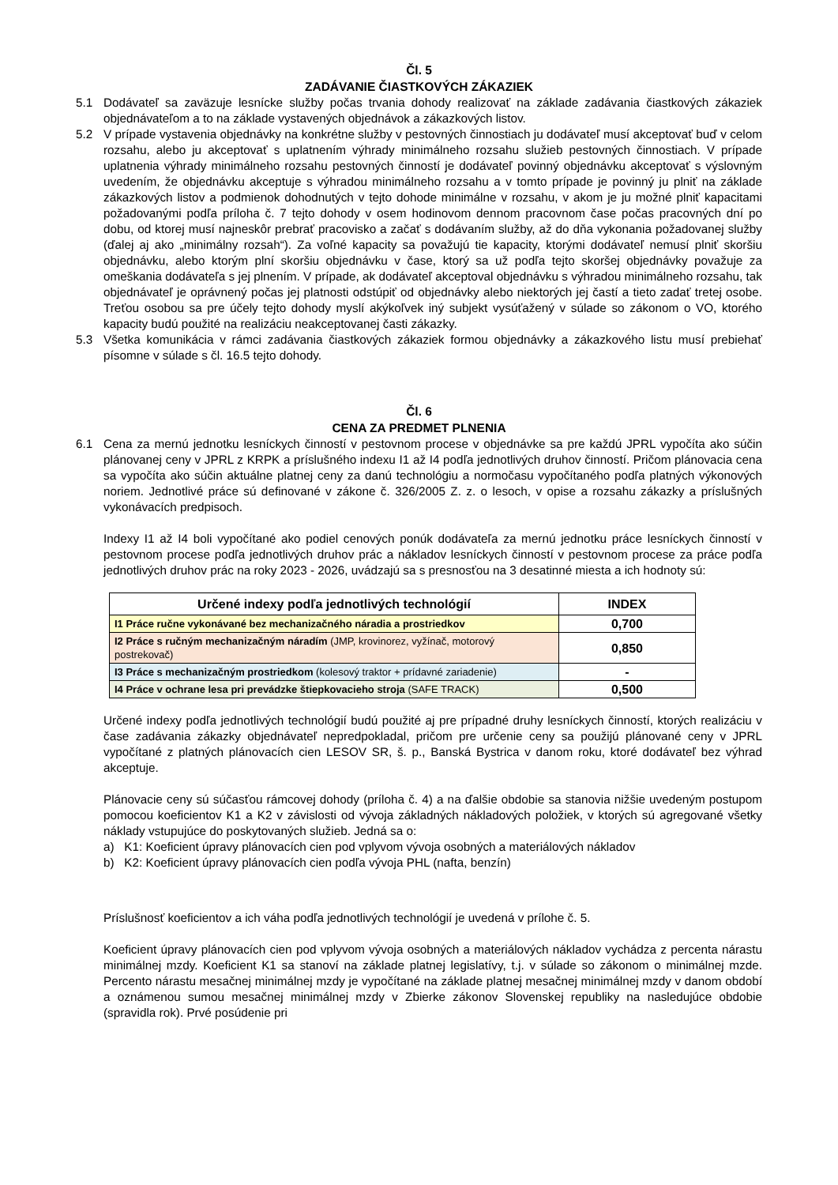Čl. 5
ZADÁVANIE ČIASTKOVÝCH ZÁKAZIEK
5.1 Dodávateľ sa zaväzuje lesnícke služby počas trvania dohody realizovať na základe zadávania čiastkových zákaziek objednávateľom a to na základe vystavených objednávok a zákazkových listov.
5.2 V prípade vystavenia objednávky na konkrétne služby v pestovných činnostiach ju dodávateľ musí akceptovať buď v celom rozsahu, alebo ju akceptovať s uplatnením výhrady minimálneho rozsahu služieb pestovných činnostiach. V prípade uplatnenia výhrady minimálneho rozsahu pestovných činností je dodávateľ povinný objednávku akceptovať s výslovným uvedením, že objednávku akceptuje s výhradou minimálneho rozsahu a v tomto prípade je povinný ju plniť na základe zákazkových listov a podmienok dohodnutých v tejto dohode minimálne v rozsahu, v akom je ju možné plniť kapacitami požadovanými podľa príloha č. 7 tejto dohody v osem hodinovom dennom pracovnom čase počas pracovných dní po dobu, od ktorej musí najneskôr prebrať pracovisko a začať s dodávaním služby, až do dňa vykonania požadovanej služby (ďalej aj ako „minimálny rozsah“). Za voľné kapacity sa považujú tie kapacity, ktorými dodávateľ nemusí plniť skoršiu objednávku, alebo ktorým plní skoršiu objednávku v čase, ktorý sa už podľa tejto skoršej objednávky považuje za omeškania dodávateľa s jej plnením. V prípade, ak dodávateľ akceptoval objednávku s výhradou minimálneho rozsahu, tak objednávateľ je oprávnený počas jej platnosti odstúpiť od objednávky alebo niektorých jej častí a tieto zadať tretej osobe. Treťou osobou sa pre účely tejto dohody myslí akýkoľvek iný subjekt vysúťažený v súlade so zákonom o VO, ktorého kapacity budú použité na realizáciu neakceptovanej časti zákazky.
5.3 Všetka komunikácia v rámci zadávania čiastkových zákaziek formou objednávky a zákazkového listu musí prebiehať písomne v súlade s čl. 16.5 tejto dohody.
Čl. 6
CENA ZA PREDMET PLNENIA
6.1 Cena za mernú jednotku lesníckych činností v pestovnom procese v objednávke sa pre každú JPRL vypočíta ako súčin plánovanej ceny v JPRL z KRPK a príslušného indexu I1 až I4 podľa jednotlivých druhov činností. Pričom plánovacia cena sa vypočíta ako súčin aktuálne platnej ceny za danú technológiu a normočasu vypočítaného podľa platných výkonových noriem. Jednotlivé práce sú definované v zákone č. 326/2005 Z. z. o lesoch, v opise a rozsahu zákazky a príslušných vykonávacích predpisoch.
Indexy I1 až I4 boli vypočítané ako podiel cenových ponúk dodávateľa za mernú jednotku práce lesníckych činností v pestovnom procese podľa jednotlivých druhov prác a nákladov lesníckych činností v pestovnom procese za práce podľa jednotlivých druhov prác na roky 2023 - 2026, uvádzajú sa s presnosťou na 3 desatinné miesta a ich hodnoty sú:
| Určené indexy podľa jednotlivých technológií | INDEX |
| --- | --- |
| I1 Práce ručne vykonávané bez mechanizačného náradia a prostriedkov | 0,700 |
| I2 Práce s ručným mechanizačným náradím (JMP, krovinorez, vyžínač, motorový postrekovač) | 0,850 |
| I3 Práce s mechanizačným prostriedkom (kolesový traktor + prídavné zariadenie) | - |
| I4 Práce v ochrane lesa pri prevádzke štiepkovacieho stroja (SAFE TRACK) | 0,500 |
Určené indexy podľa jednotlivých technológií budú použité aj pre prípadné druhy lesníckych činností, ktorých realizáciu v čase zadávania zákazky objednávateľ nepredpokladal, pričom pre určenie ceny sa použijú plánované ceny v JPRL vypočítané z platných plánovacích cien LESOV SR, š. p., Banská Bystrica v danom roku, ktoré dodávateľ bez výhrad akceptuje.
Plánovacie ceny sú súčasťou rámcovej dohody (príloha č. 4) a na ďalšie obdobie sa stanovia nižšie uvedeným postupom pomocou koeficientov K1 a K2 v závislosti od vývoja základných nákladových položiek, v ktorých sú agregované všetky náklady vstupujúce do poskytovaných služieb. Jedná sa o:
a) K1: Koeficient úpravy plánovacích cien pod vplyvom vývoja osobných a materiálových nákladov
b) K2: Koeficient úpravy plánovacích cien podľa vývoja PHL (nafta, benzín)
Príslušnosť koeficientov a ich váha podľa jednotlivých technológií je uvedená v prílohe č. 5.
Koeficient úpravy plánovacích cien pod vplyvom vývoja osobných a materiálových nákladov vychádza z percenta nárastu minimálnej mzdy. Koeficient K1 sa stanoví na základe platnej legislatívy, t.j. v súlade so zákonom o minimálnej mzde. Percento nárastu mesačnej minimálnej mzdy je vypočítané na základe platnej mesačnej minimálnej mzdy v danom období a oznámenou sumou mesačnej minimálnej mzdy v Zbierke zákonov Slovenskej republiky na nasledujúce obdobie (spravidla rok). Prvé posúdenie pri